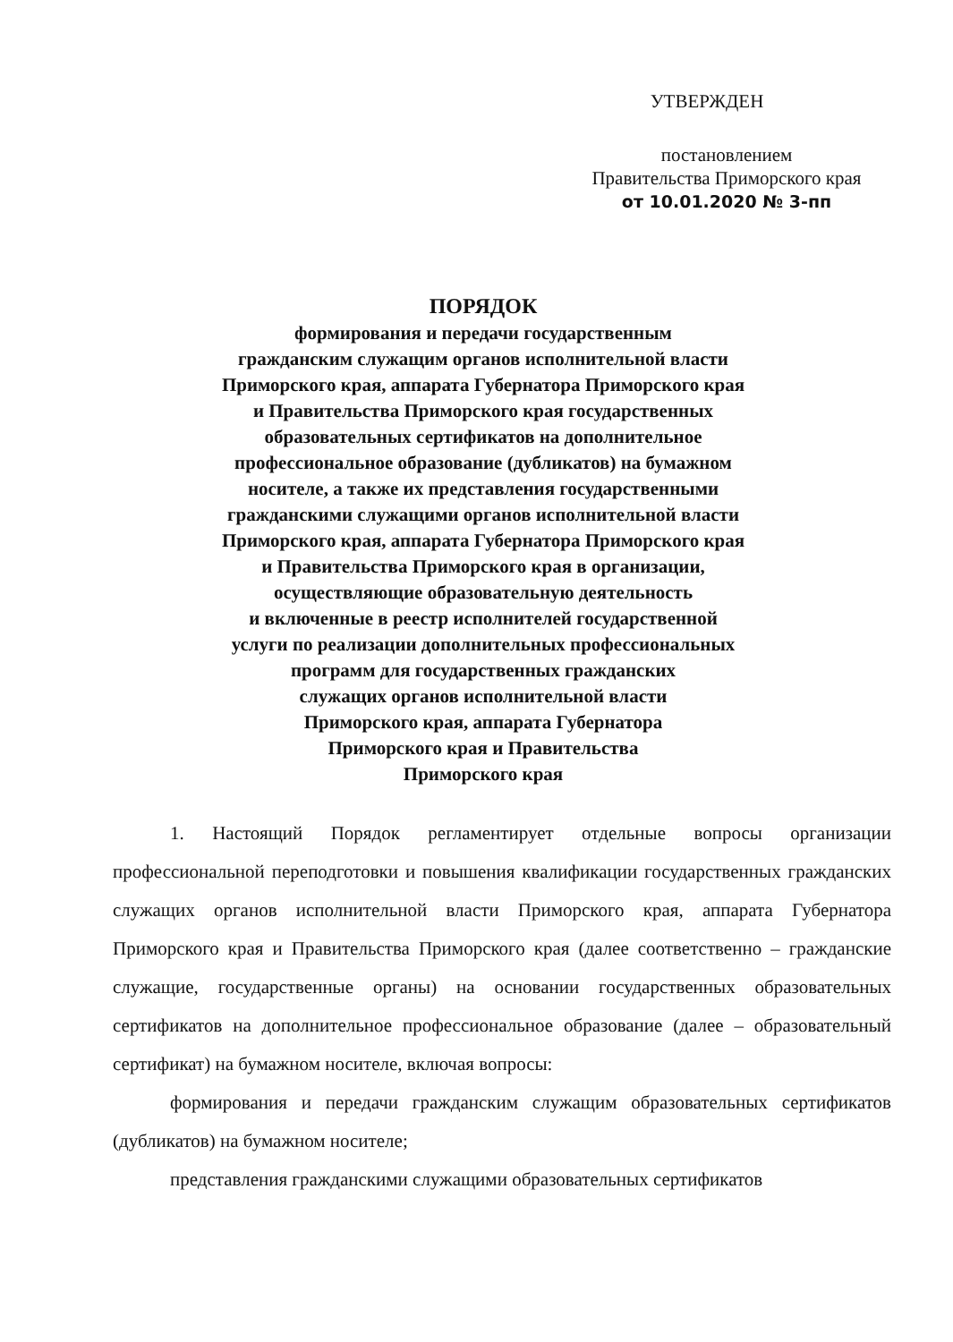УТВЕРЖДЕН
постановлением
Правительства Приморского края
от 10.01.2020 № 3-пп
ПОРЯДОК
формирования и передачи государственным
гражданским служащим органов исполнительной власти
Приморского края, аппарата Губернатора Приморского края
и Правительства Приморского края государственных
образовательных сертификатов на дополнительное
профессиональное образование (дубликатов) на бумажном
носителе, а также их представления государственными
гражданскими служащими органов исполнительной власти
Приморского края, аппарата Губернатора Приморского края
и Правительства Приморского края в организации,
осуществляющие образовательную деятельность
и включенные в реестр исполнителей государственной
услуги по реализации дополнительных профессиональных
программ для государственных гражданских
служащих органов исполнительной власти
Приморского края, аппарата Губернатора
Приморского края и Правительства
Приморского края
1. Настоящий Порядок регламентирует отдельные вопросы организации профессиональной переподготовки и повышения квалификации государственных гражданских служащих органов исполнительной власти Приморского края, аппарата Губернатора Приморского края и Правительства Приморского края (далее соответственно – гражданские служащие, государственные органы) на основании государственных образовательных сертификатов на дополнительное профессиональное образование (далее – образовательный сертификат) на бумажном носителе, включая вопросы:
формирования и передачи гражданским служащим образовательных сертификатов (дубликатов) на бумажном носителе;
представления гражданскими служащими образовательных сертификатов